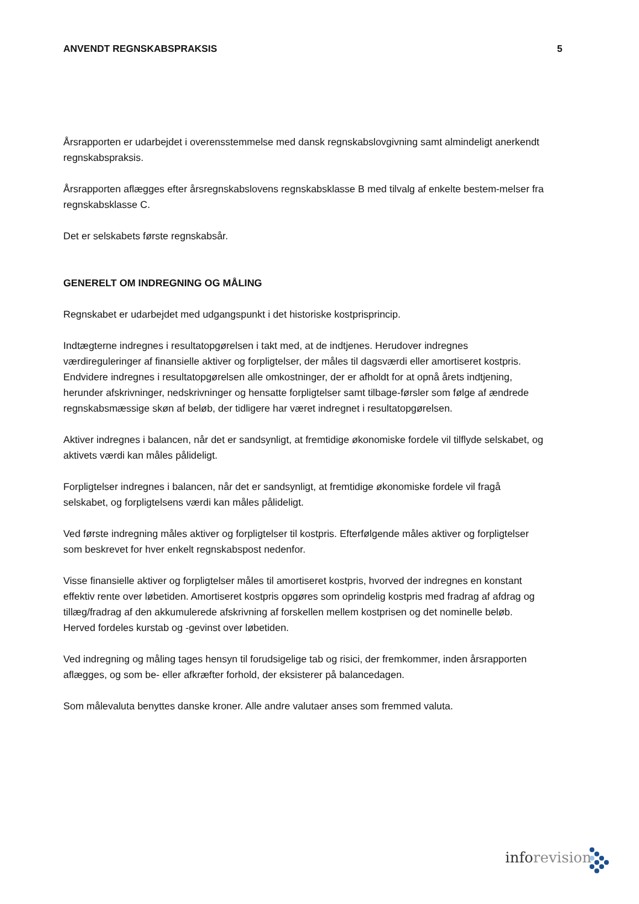ANVENDT REGNSKABSPRAKSIS 5
Årsrapporten er udarbejdet i overensstemmelse med dansk regnskabslovgivning samt almindeligt anerkendt regnskabspraksis.
Årsrapporten aflægges efter årsregnskabslovens regnskabsklasse B med tilvalg af enkelte bestem-melser fra regnskabsklasse C.
Det er selskabets første regnskabsår.
GENERELT OM INDREGNING OG MÅLING
Regnskabet er udarbejdet med udgangspunkt i det historiske kostprisprincip.
Indtægterne indregnes i resultatopgørelsen i takt med, at de indtjenes. Herudover indregnes værdireguleringer af finansielle aktiver og forpligtelser, der måles til dagsværdi eller amortiseret kostpris. Endvidere indregnes i resultatopgørelsen alle omkostninger, der er afholdt for at opnå årets indtjening, herunder afskrivninger, nedskrivninger og hensatte forpligtelser samt tilbage-førsler som følge af ændrede regnskabsmæssige skøn af beløb, der tidligere har været indregnet i resultatopgørelsen.
Aktiver indregnes i balancen, når det er sandsynligt, at fremtidige økonomiske fordele vil tilflyde selskabet, og aktivets værdi kan måles pålideligt.
Forpligtelser indregnes i balancen, når det er sandsynligt, at fremtidige økonomiske fordele vil fragå selskabet, og forpligtelsens værdi kan måles pålideligt.
Ved første indregning måles aktiver og forpligtelser til kostpris. Efterfølgende måles aktiver og forpligtelser som beskrevet for hver enkelt regnskabspost nedenfor.
Visse finansielle aktiver og forpligtelser måles til amortiseret kostpris, hvorved der indregnes en konstant effektiv rente over løbetiden. Amortiseret kostpris opgøres som oprindelig kostpris med fradrag af afdrag og tillæg/fradrag af den akkumulerede afskrivning af forskellen mellem kostprisen og det nominelle beløb. Herved fordeles kurstab og -gevinst over løbetiden.
Ved indregning og måling tages hensyn til forudsigelige tab og risici, der fremkommer, inden årsrapporten aflægges, og som be- eller afkræfter forhold, der eksisterer på balancedagen.
Som målevaluta benyttes danske kroner. Alle andre valutaer anses som fremmed valuta.
inforevision